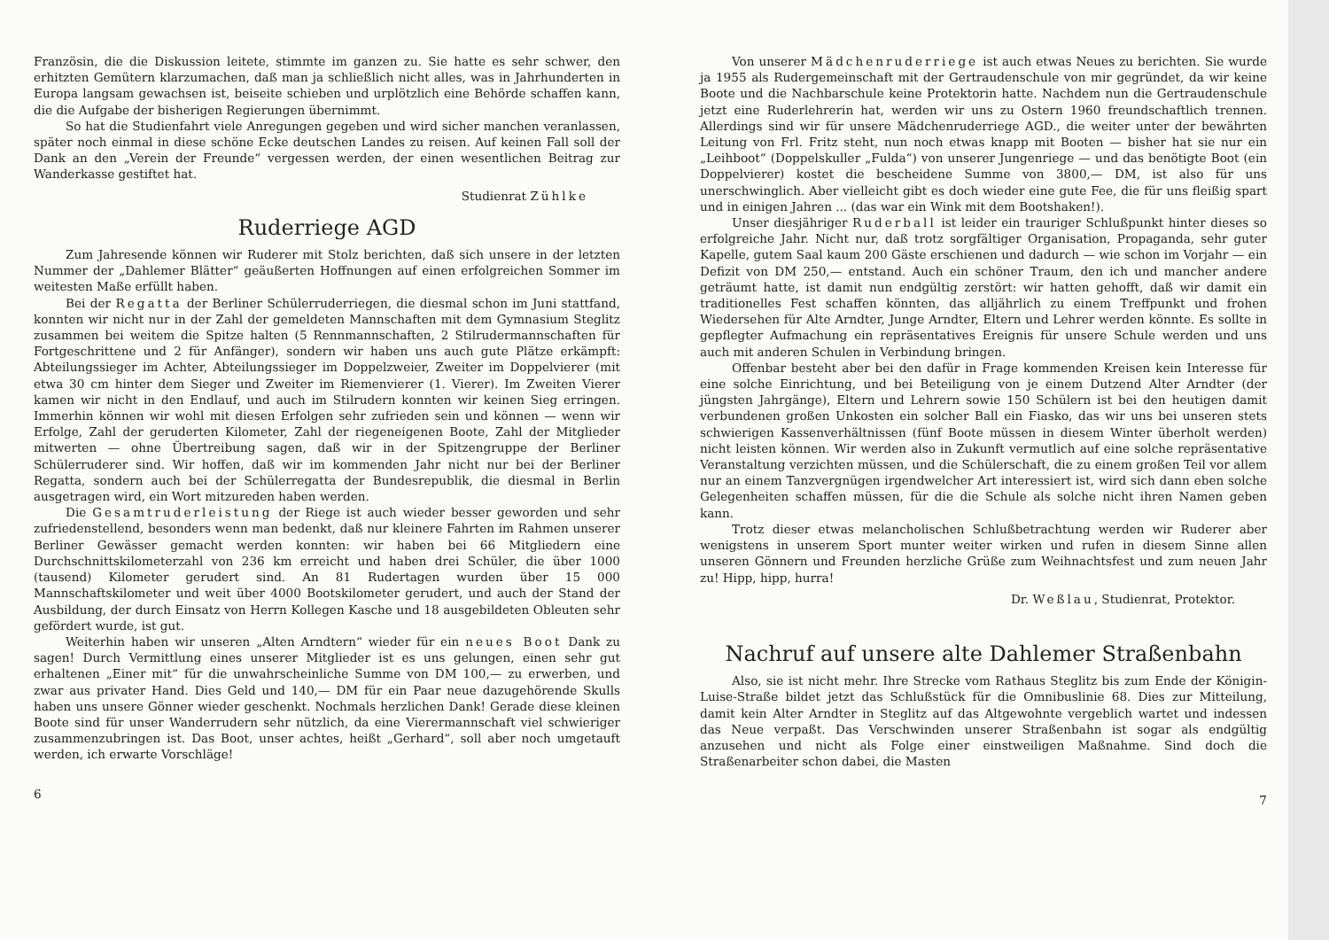Französin, die die Diskussion leitete, stimmte im ganzen zu. Sie hatte es sehr schwer, den erhitzten Gemütern klarzumachen, daß man ja schließlich nicht alles, was in Jahrhunderten in Europa langsam gewachsen ist, beiseite schieben und urplötzlich eine Behörde schaffen kann, die die Aufgabe der bisherigen Regierungen übernimmt.
So hat die Studienfahrt viele Anregungen gegeben und wird sicher manchen veranlassen, später noch einmal in diese schöne Ecke deutschen Landes zu reisen. Auf keinen Fall soll der Dank an den „Verein der Freunde“ vergessen werden, der einen wesentlichen Beitrag zur Wanderkasse gestiftet hat.
Studienrat Zühlke
Ruderriege AGD
Zum Jahresende können wir Ruderer mit Stolz berichten, daß sich unsere in der letzten Nummer der „Dahlemer Blätter“ geäußerten Hoffnungen auf einen erfolgreichen Sommer im weitesten Maße erfüllt haben.
Bei der Regatta der Berliner Schülerruderriegen, die diesmal schon im Juni stattfand, konnten wir nicht nur in der Zahl der gemeldeten Mannschaften mit dem Gymnasium Steglitz zusammen bei weitem die Spitze halten (5 Rennmannschaften, 2 Stilrudermannschaften für Fortgeschrittene und 2 für Anfänger), sondern wir haben uns auch gute Plätze erkämpft: Abteilungssieger im Achter, Abteilungssieger im Doppelzweier, Zweiter im Doppelvierer (mit etwa 30 cm hinter dem Sieger und Zweiter im Riemenvierer (1. Vierer). Im Zweiten Vierer kamen wir nicht in den Endlauf, und auch im Stilrudern konnten wir keinen Sieg erringen. Immerhin können wir wohl mit diesen Erfolgen sehr zufrieden sein und können — wenn wir Erfolge, Zahl der geruderten Kilometer, Zahl der riegeneigenen Boote, Zahl der Mitglieder mitwerten — ohne Übertreibung sagen, daß wir in der Spitzengruppe der Berliner Schülerruderer sind. Wir hoffen, daß wir im kommenden Jahr nicht nur bei der Berliner Regatta, sondern auch bei der Schülerregatta der Bundesrepublik, die diesmal in Berlin ausgetragen wird, ein Wort mitzureden haben werden.
Die Gesamtruderleistung der Riege ist auch wieder besser geworden und sehr zufriedenstellend, besonders wenn man bedenkt, daß nur kleinere Fahrten im Rahmen unserer Berliner Gewässer gemacht werden konnten: wir haben bei 66 Mitgliedern eine Durchschnittskilometerzahl von 236 km erreicht und haben drei Schüler, die über 1000 (tausend) Kilometer gerudert sind. An 81 Rudertagen wurden über 15 000 Mannschaftskilometer und weit über 4000 Bootskilometer gerudert, und auch der Stand der Ausbildung, der durch Einsatz von Herrn Kollegen Kasche und 18 ausgebildeten Obleuten sehr gefördert wurde, ist gut.
Weiterhin haben wir unseren „Alten Arndtern“ wieder für ein neues Boot Dank zu sagen! Durch Vermittlung eines unserer Mitglieder ist es uns gelungen, einen sehr gut erhaltenen „Einer mit“ für die unwahrscheinliche Summe von DM 100,— zu erwerben, und zwar aus privater Hand. Dies Geld und 140,— DM für ein Paar neue dazugehörende Skulls haben uns unsere Gönner wieder geschenkt. Nochmals herzlichen Dank! Gerade diese kleinen Boote sind für unser Wanderrudern sehr nützlich, da eine Vierermannschaft viel schwieriger zusammenzubringen ist. Das Boot, unser achtes, heißt „Gerhard“, soll aber noch umgetauft werden, ich erwarte Vorschläge!
6
Von unserer Mädchenruderriege ist auch etwas Neues zu berichten. Sie wurde ja 1955 als Rudergemeinschaft mit der Gertraudenschule von mir gegründet, da wir keine Boote und die Nachbarschule keine Protektorin hatte. Nachdem nun die Gertraudenschule jetzt eine Ruderlehrerin hat, werden wir uns zu Ostern 1960 freundschaftlich trennen. Allerdings sind wir für unsere Mädchenruderriege AGD., die weiter unter der bewährten Leitung von Frl. Fritz steht, nun noch etwas knapp mit Booten — bisher hat sie nur ein „Leihboot“ (Doppelskuller „Fulda“) von unserer Jungenriege — und das benötigte Boot (ein Doppelvierer) kostet die bescheidene Summe von 3800,— DM, ist also für uns unerschwinglich. Aber vielleicht gibt es doch wieder eine gute Fee, die für uns fleißig spart und in einigen Jahren ... (das war ein Wink mit dem Bootshaken!).
Unser diesjähriger Ruderball ist leider ein trauriger Schlußpunkt hinter dieses so erfolgreiche Jahr. Nicht nur, daß trotz sorgfältiger Organisation, Propaganda, sehr guter Kapelle, gutem Saal kaum 200 Gäste erschienen und dadurch — wie schon im Vorjahr — ein Defizit von DM 250,— entstand. Auch ein schöner Traum, den ich und mancher andere geträumt hatte, ist damit nun endgültig zerstört: wir hatten gehofft, daß wir damit ein traditionelles Fest schaffen könnten, das alljährlich zu einem Treffpunkt und frohen Wiedersehen für Alte Arndter, Junge Arndter, Eltern und Lehrer werden könnte. Es sollte in gepflegter Aufmachung ein repräsentatives Ereignis für unsere Schule werden und uns auch mit anderen Schulen in Verbindung bringen.
Offenbar besteht aber bei den dafür in Frage kommenden Kreisen kein Interesse für eine solche Einrichtung, und bei Beteiligung von je einem Dutzend Alter Arndter (der jüngsten Jahrgänge), Eltern und Lehrern sowie 150 Schülern ist bei den heutigen damit verbundenen großen Unkosten ein solcher Ball ein Fiasko, das wir uns bei unseren stets schwierigen Kassenverhältnissen (fünf Boote müssen in diesem Winter überholt werden) nicht leisten können. Wir werden also in Zukunft vermutlich auf eine solche repräsentative Veranstaltung verzichten müssen, und die Schülerschaft, die zu einem großen Teil vor allem nur an einem Tanzvergnügen irgendwelcher Art interessiert ist, wird sich dann eben solche Gelegenheiten schaffen müssen, für die die Schule als solche nicht ihren Namen geben kann.
Trotz dieser etwas melancholischen Schlußbetrachtung werden wir Ruderer aber wenigstens in unserem Sport munter weiter wirken und rufen in diesem Sinne allen unseren Gönnern und Freunden herzliche Grüße zum Weihnachtsfest und zum neuen Jahr zu! Hipp, hipp, hurra!
Dr. Weßlau, Studienrat, Protektor.
Nachruf auf unsere alte Dahlemer Straßenbahn
Also, sie ist nicht mehr. Ihre Strecke vom Rathaus Steglitz bis zum Ende der Königin-Luise-Straße bildet jetzt das Schlußstück für die Omnibuslinie 68. Dies zur Mitteilung, damit kein Alter Arndter in Steglitz auf das Altgewohnte vergeblich wartet und indessen das Neue verpaßt. Das Verschwinden unserer Straßenbahn ist sogar als endgültig anzusehen und nicht als Folge einer einstweiligen Maßnahme. Sind doch die Straßenarbeiter schon dabei, die Masten
7